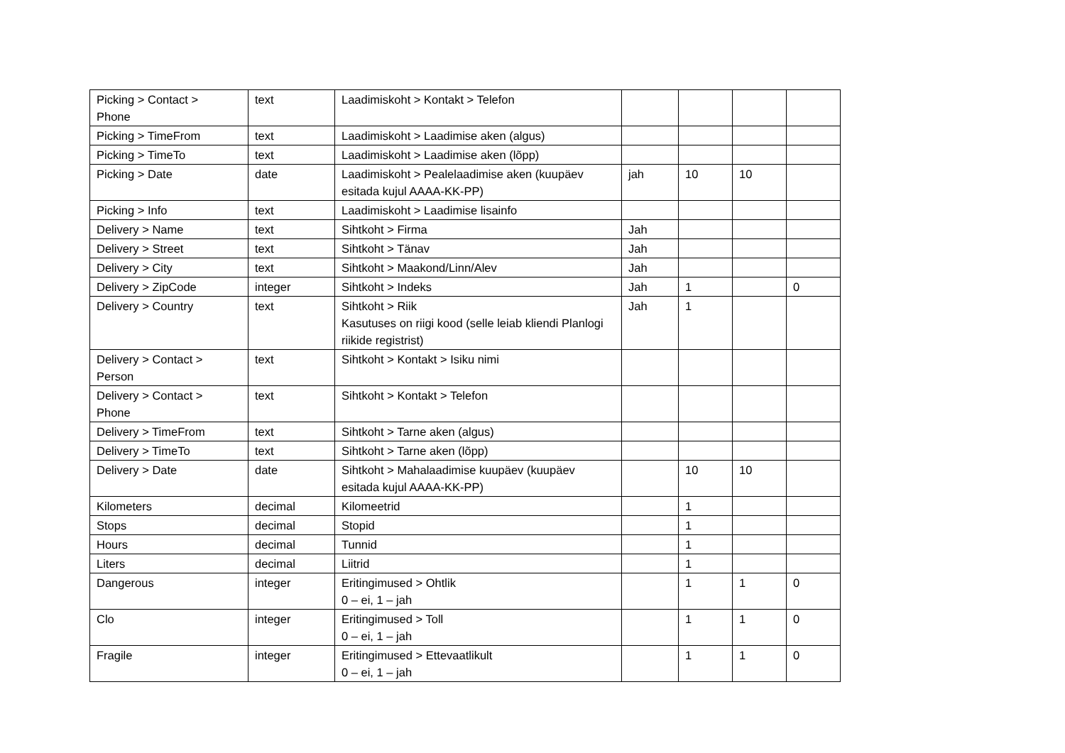| Picking > Contact > Phone | text | Laadimiskoht > Kontakt > Telefon | | | | |
| Picking > TimeFrom | text | Laadimiskoht > Laadimise aken (algus) | | | | |
| Picking > TimeTo | text | Laadimiskoht > Laadimise aken (lõpp) | | | | |
| Picking > Date | date | Laadimiskoht > Pealelaadimise aken (kuupäev esitada kujul AAAA-KK-PP) | jah | 10 | 10 | |
| Picking > Info | text | Laadimiskoht > Laadimise lisainfo | | | | |
| Delivery > Name | text | Sihtkoht > Firma | Jah | | | |
| Delivery > Street | text | Sihtkoht > Tänav | Jah | | | |
| Delivery > City | text | Sihtkoht > Maakond/Linn/Alev | Jah | | | |
| Delivery > ZipCode | integer | Sihtkoht > Indeks | Jah | 1 | | 0 |
| Delivery > Country | text | Sihtkoht > Riik Kasutuses on riigi kood (selle leiab kliendi Planlogi riikide registrist) | Jah | 1 | | |
| Delivery > Contact > Person | text | Sihtkoht > Kontakt > Isiku nimi | | | | |
| Delivery > Contact > Phone | text | Sihtkoht > Kontakt > Telefon | | | | |
| Delivery > TimeFrom | text | Sihtkoht > Tarne aken (algus) | | | | |
| Delivery > TimeTo | text | Sihtkoht > Tarne aken (lõpp) | | | | |
| Delivery > Date | date | Sihtkoht > Mahalaadimise kuupäev (kuupäev esitada kujul AAAA-KK-PP) | | 10 | 10 | |
| Kilometers | decimal | Kilomeetrid | | 1 | | |
| Stops | decimal | Stopid | | 1 | | |
| Hours | decimal | Tunnid | | 1 | | |
| Liters | decimal | Liitrid | | 1 | | |
| Dangerous | integer | Eritingimused > Ohtlik 0 – ei, 1 – jah | | 1 | 1 | 0 |
| Clo | integer | Eritingimused > Toll 0 – ei, 1 – jah | | 1 | 1 | 0 |
| Fragile | integer | Eritingimused > Ettevaatlikult 0 – ei, 1 – jah | | 1 | 1 | 0 |